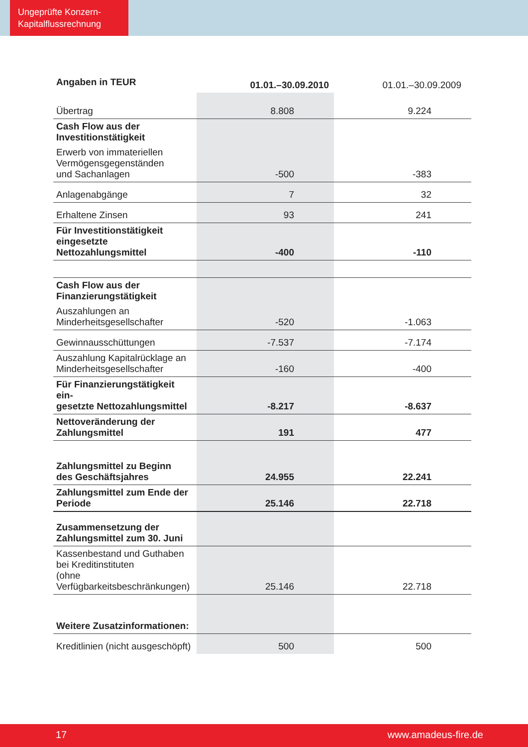Ungeprüfte Konzern-
Kapitalflussrechnung
| Angaben in TEUR | 01.01.–30.09.2010 | 01.01.–30.09.2009 |
| --- | --- | --- |
| Übertrag | 8.808 | 9.224 |
| Cash Flow aus der Investitionstätigkeit | | |
| Erwerb von immateriellen Vermögensgegenständen und Sachanlagen | -500 | -383 |
| Anlagenabgänge | 7 | 32 |
| Erhaltene Zinsen | 93 | 241 |
| Für Investitionstätigkeit eingesetzte Nettozahlungsmittel | -400 | -110 |
| Cash Flow aus der Finanzierungstätigkeit | | |
| Auszahlungen an Minderheitsgesellschafter | -520 | -1.063 |
| Gewinnausschüttungen | -7.537 | -7.174 |
| Auszahlung Kapitalrücklage an Minderheitsgesellschafter | -160 | -400 |
| Für Finanzierungstätigkeit ein- gesetzte Nettozahlungsmittel | -8.217 | -8.637 |
| Nettoveränderung der Zahlungsmittel | 191 | 477 |
| Zahlungsmittel zu Beginn des Geschäftsjahres | 24.955 | 22.241 |
| Zahlungsmittel zum Ende der Periode | 25.146 | 22.718 |
| Zusammensetzung der Zahlungsmittel zum 30. Juni | | |
| Kassenbestand und Guthaben bei Kreditinstituten (ohne Verfügbarkeitsbeschränkungen) | 25.146 | 22.718 |
| Weitere Zusatzinformationen: | | |
| Kreditlinien (nicht ausgeschöpft) | 500 | 500 |
17 www.amadeus-fire.de